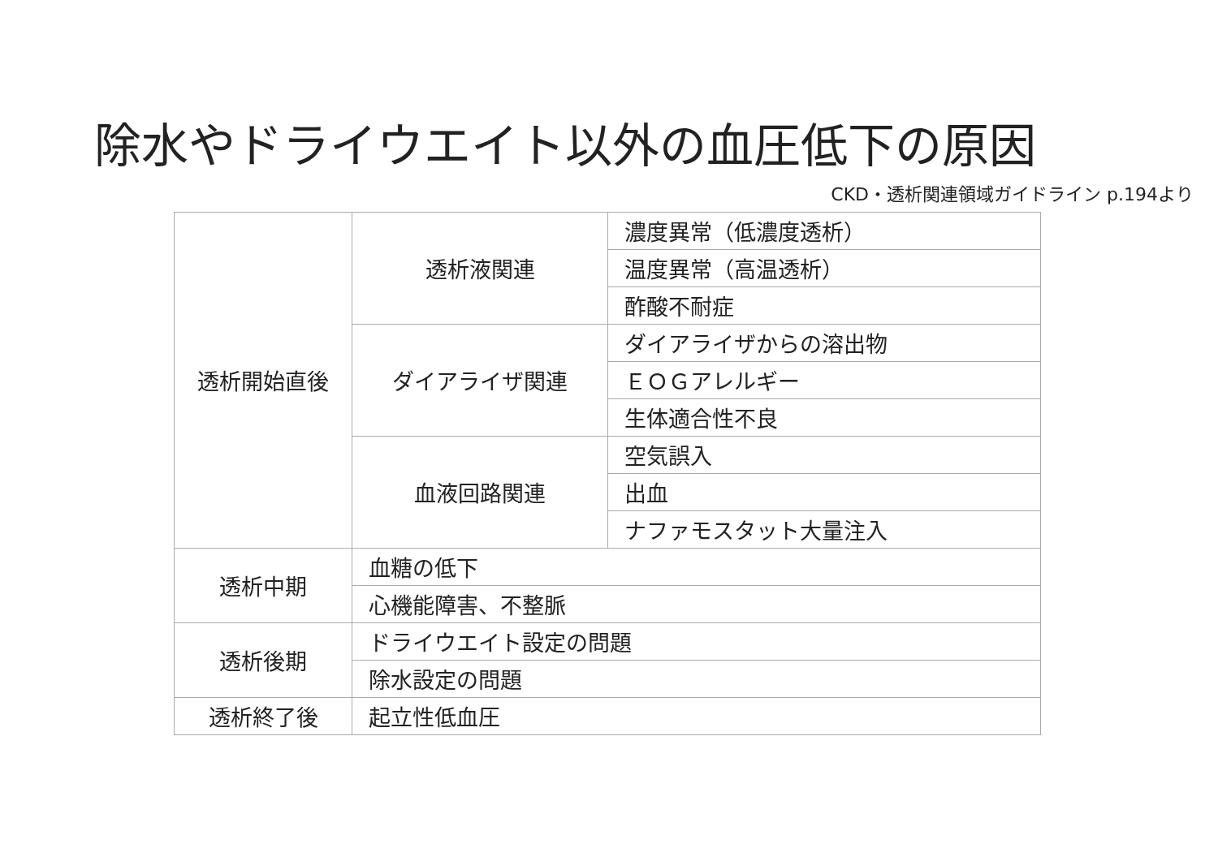除水やドライウエイト以外の血圧低下の原因
CKD・透析関連領域ガイドライン p.194より
| 透析開始直後 | 透析液関連 | 濃度異常（低濃度透析） |
| | | 温度異常（高温透析） |
| | | 酢酸不耐症 |
| | ダイアライザ関連 | ダイアライザからの溶出物 |
| | | ＥＯＧアレルギー |
| | | 生体適合性不良 |
| | 血液回路関連 | 空気誤入 |
| | | 出血 |
| | | ナファモスタット大量注入 |
| 透析中期 | 血糖の低下 | |
| | 心機能障害、不整脈 | |
| 透析後期 | ドライウエイト設定の問題 | |
| | 除水設定の問題 | |
| 透析終了後 | 起立性低血圧 | |